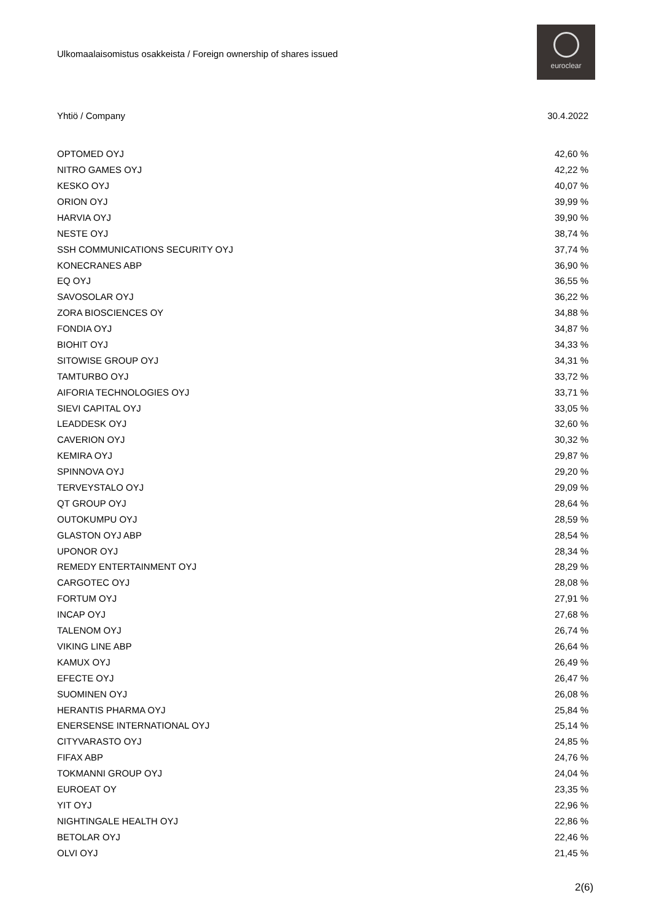Ulkomaalaisomistus osakkeista / Foreign ownership of shares issued
euroclear
| Yhtiö / Company | 30.4.2022 |
| --- | --- |
| OPTOMED OYJ | 42,60 % |
| NITRO GAMES OYJ | 42,22 % |
| KESKO OYJ | 40,07 % |
| ORION OYJ | 39,99 % |
| HARVIA OYJ | 39,90 % |
| NESTE OYJ | 38,74 % |
| SSH COMMUNICATIONS SECURITY OYJ | 37,74 % |
| KONECRANES ABP | 36,90 % |
| EQ OYJ | 36,55 % |
| SAVOSOLAR OYJ | 36,22 % |
| ZORA BIOSCIENCES OY | 34,88 % |
| FONDIA OYJ | 34,87 % |
| BIOHIT OYJ | 34,33 % |
| SITOWISE GROUP OYJ | 34,31 % |
| TAMTURBO OYJ | 33,72 % |
| AIFORIA TECHNOLOGIES OYJ | 33,71 % |
| SIEVI CAPITAL OYJ | 33,05 % |
| LEADDESK OYJ | 32,60 % |
| CAVERION OYJ | 30,32 % |
| KEMIRA OYJ | 29,87 % |
| SPINNOVA OYJ | 29,20 % |
| TERVEYSTALO OYJ | 29,09 % |
| QT GROUP OYJ | 28,64 % |
| OUTOKUMPU OYJ | 28,59 % |
| GLASTON OYJ ABP | 28,54 % |
| UPONOR OYJ | 28,34 % |
| REMEDY ENTERTAINMENT OYJ | 28,29 % |
| CARGOTEC OYJ | 28,08 % |
| FORTUM OYJ | 27,91 % |
| INCAP OYJ | 27,68 % |
| TALENOM OYJ | 26,74 % |
| VIKING LINE ABP | 26,64 % |
| KAMUX OYJ | 26,49 % |
| EFECTE OYJ | 26,47 % |
| SUOMINEN OYJ | 26,08 % |
| HERANTIS PHARMA OYJ | 25,84 % |
| ENERSENSE INTERNATIONAL OYJ | 25,14 % |
| CITYVARASTO OYJ | 24,85 % |
| FIFAX ABP | 24,76 % |
| TOKMANNI GROUP OYJ | 24,04 % |
| EUROEAT OY | 23,35 % |
| YIT OYJ | 22,96 % |
| NIGHTINGALE HEALTH OYJ | 22,86 % |
| BETOLAR OYJ | 22,46 % |
| OLVI OYJ | 21,45 % |
2(6)